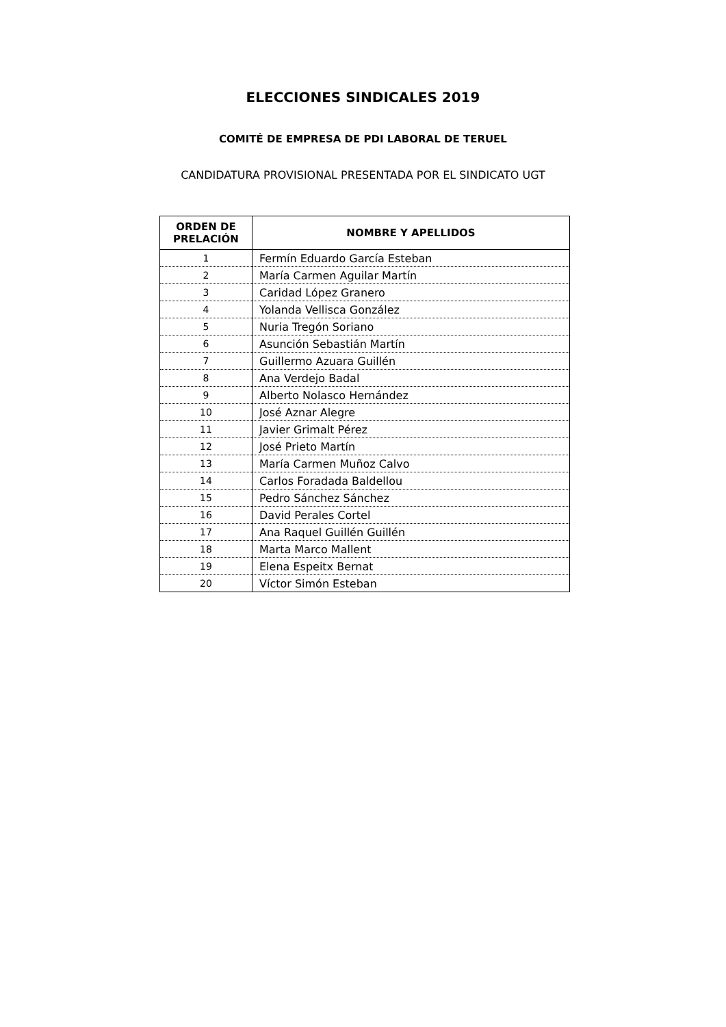ELECCIONES SINDICALES 2019
COMITÉ DE EMPRESA DE PDI LABORAL DE TERUEL
CANDIDATURA PROVISIONAL PRESENTADA POR EL SINDICATO UGT
| ORDEN DE PRELACIÓN | NOMBRE Y APELLIDOS |
| --- | --- |
| 1 | Fermín Eduardo García Esteban |
| 2 | María Carmen Aguilar Martín |
| 3 | Caridad López Granero |
| 4 | Yolanda Vellisca González |
| 5 | Nuria Tregón Soriano |
| 6 | Asunción Sebastián Martín |
| 7 | Guillermo Azuara Guillén |
| 8 | Ana Verdejo Badal |
| 9 | Alberto Nolasco Hernández |
| 10 | José Aznar Alegre |
| 11 | Javier Grimalt Pérez |
| 12 | José Prieto Martín |
| 13 | María Carmen Muñoz Calvo |
| 14 | Carlos Foradada Baldellou |
| 15 | Pedro Sánchez Sánchez |
| 16 | David Perales Cortel |
| 17 | Ana Raquel Guillén Guillén |
| 18 | Marta Marco Mallent |
| 19 | Elena Espeitx Bernat |
| 20 | Víctor Simón Esteban |